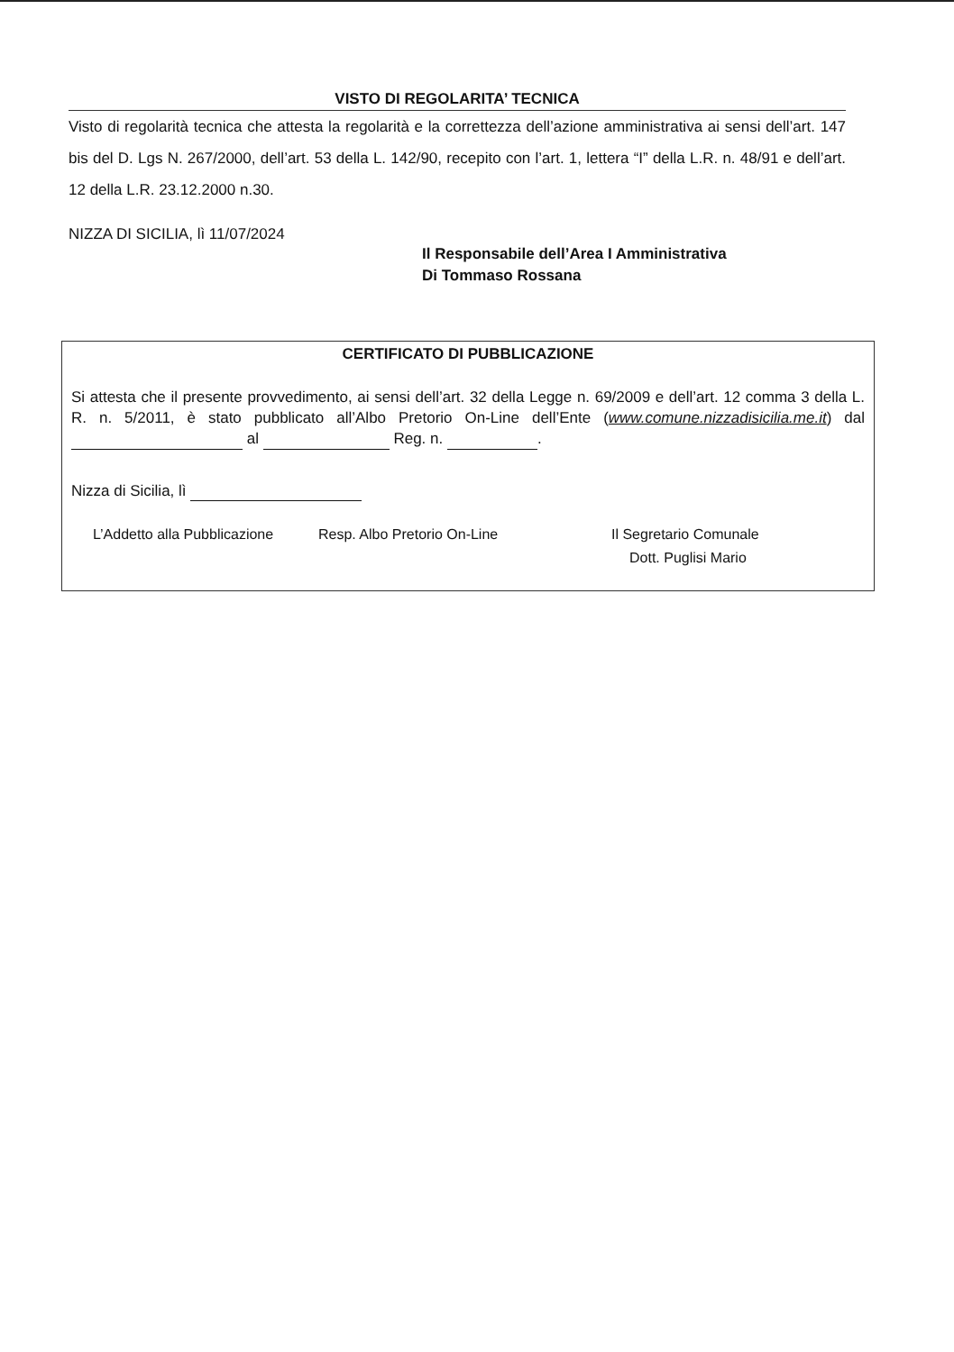VISTO DI REGOLARITA’ TECNICA
Visto di regolarità tecnica che attesta la regolarità e la correttezza dell’azione amministrativa ai sensi dell’art. 147 bis del D. Lgs N. 267/2000, dell’art. 53 della L. 142/90, recepito con l’art. 1, lettera “I” della L.R. n. 48/91 e dell’art. 12 della L.R. 23.12.2000 n.30.
NIZZA DI SICILIA, lì 11/07/2024
Il Responsabile dell’Area I Amministrativa
Di Tommaso Rossana
CERTIFICATO DI PUBBLICAZIONE
Si attesta che il presente provvedimento, ai sensi dell’art. 32 della Legge n. 69/2009 e dell’art. 12 comma 3 della L. R. n. 5/2011, è stato pubblicato all’Albo Pretorio On-Line dell’Ente (www.comune.nizzadisicilia.me.it) dal al Reg. n. .
Nizza di Sicilia, lì
L’Addetto alla Pubblicazione Resp. Albo Pretorio On-Line Il Segretario Comunale
Dott. Puglisi Mario